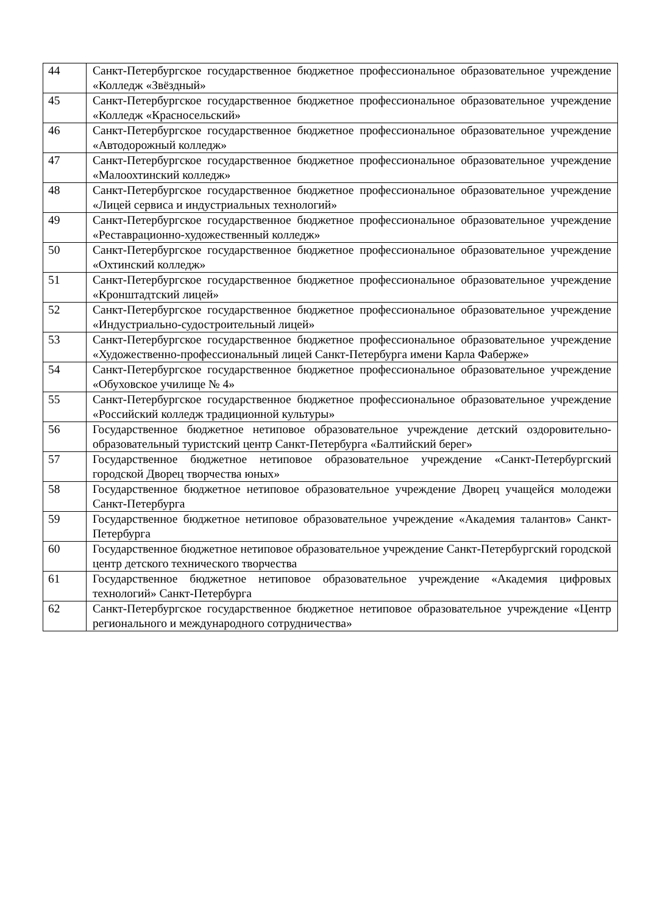| 44 | Санкт-Петербургское государственное бюджетное профессиональное образовательное учреждение «Колледж «Звёздный» |
| 45 | Санкт-Петербургское государственное бюджетное профессиональное образовательное учреждение «Колледж «Красносельский» |
| 46 | Санкт-Петербургское государственное бюджетное профессиональное образовательное учреждение «Автодорожный колледж» |
| 47 | Санкт-Петербургское государственное бюджетное профессиональное образовательное учреждение «Малоохтинский колледж» |
| 48 | Санкт-Петербургское государственное бюджетное профессиональное образовательное учреждение «Лицей сервиса и индустриальных технологий» |
| 49 | Санкт-Петербургское государственное бюджетное профессиональное образовательное учреждение «Реставрационно-художественный колледж» |
| 50 | Санкт-Петербургское государственное бюджетное профессиональное образовательное учреждение «Охтинский колледж» |
| 51 | Санкт-Петербургское государственное бюджетное профессиональное образовательное учреждение «Кронштадтский лицей» |
| 52 | Санкт-Петербургское государственное бюджетное профессиональное образовательное учреждение «Индустриально-судостроительный лицей» |
| 53 | Санкт-Петербургское государственное бюджетное профессиональное образовательное учреждение «Художественно-профессиональный лицей Санкт-Петербурга имени Карла Фаберже» |
| 54 | Санкт-Петербургское государственное бюджетное профессиональное образовательное учреждение «Обуховское училище № 4» |
| 55 | Санкт-Петербургское государственное бюджетное профессиональное образовательное учреждение «Российский колледж традиционной культуры» |
| 56 | Государственное бюджетное нетиповое образовательное учреждение детский оздоровительно-образовательный туристский центр Санкт-Петербурга «Балтийский берег» |
| 57 | Государственное бюджетное нетиповое образовательное учреждение «Санкт-Петербургский городской Дворец творчества юных» |
| 58 | Государственное бюджетное нетиповое образовательное учреждение Дворец учащейся молодежи Санкт-Петербурга |
| 59 | Государственное бюджетное нетиповое образовательное учреждение «Академия талантов» Санкт-Петербурга |
| 60 | Государственное бюджетное нетиповое образовательное учреждение Санкт-Петербургский городской центр детского технического творчества |
| 61 | Государственное бюджетное нетиповое образовательное учреждение «Академия цифровых технологий» Санкт-Петербурга |
| 62 | Санкт-Петербургское государственное бюджетное нетиповое образовательное учреждение «Центр регионального и международного сотрудничества» |